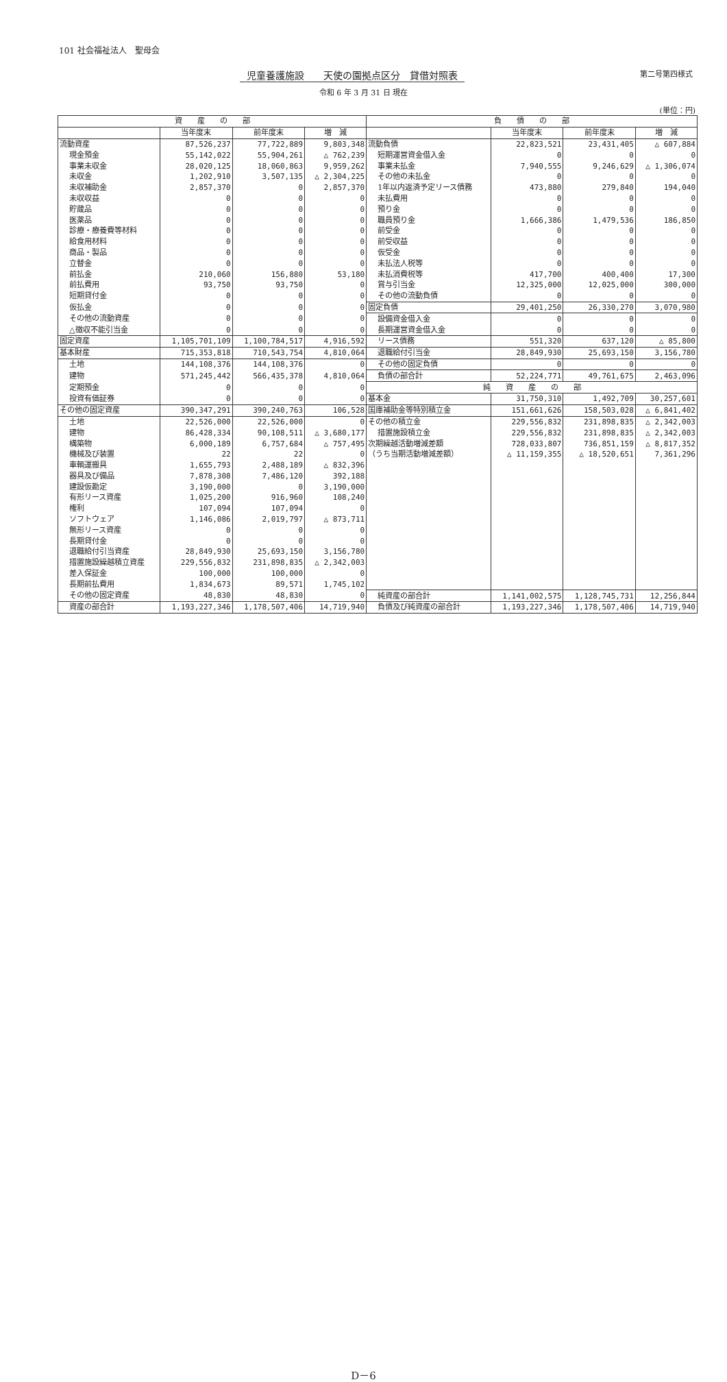101 社会福祉法人　聖母会
児童養護施設　　天使の園拠点区分　貸借対照表 第二号第四様式
令和 6 年 3 月 31 日 現在
(単位：円)
| 資 産 の 部 | | | | 負 債 の 部 | | | |
| --- | --- | --- | --- | --- | --- | --- | --- |
| | 当年度末 | 前年度末 | 増 減 | | 当年度末 | 前年度末 | 増 減 |
| 流動資産 | 87,526,237 | 77,722,889 | 9,803,348 | 流動負債 | 22,823,521 | 23,431,405 | △ 607,884 |
| 現金預金 | 55,142,022 | 55,904,261 | △ 762,239 | 短期運営資金借入金 | 0 | 0 | 0 |
| 事業未収金 | 28,020,125 | 18,060,863 | 9,959,262 | 事業未払金 | 7,940,555 | 9,246,629 | △ 1,306,074 |
| 未収金 | 1,202,910 | 3,507,135 | △ 2,304,225 | その他の未払金 | 0 | 0 | 0 |
| 未収補助金 | 2,857,370 | 0 | 2,857,370 | 1年以内返済予定リース債務 | 473,880 | 279,840 | 194,040 |
| 未収収益 | 0 | 0 | 0 | 未払費用 | 0 | 0 | 0 |
| 貯蔵品 | 0 | 0 | 0 | 預り金 | 0 | 0 | 0 |
| 医薬品 | 0 | 0 | 0 | 職員預り金 | 1,666,386 | 1,479,536 | 186,850 |
| 診療・療養費等材料 | 0 | 0 | 0 | 前受金 | 0 | 0 | 0 |
| 給食用材料 | 0 | 0 | 0 | 前受収益 | 0 | 0 | 0 |
| 商品・製品 | 0 | 0 | 0 | 仮受金 | 0 | 0 | 0 |
| 立替金 | 0 | 0 | 0 | 未払法人税等 | 0 | 0 | 0 |
| 前払金 | 210,060 | 156,880 | 53,180 | 未払消費税等 | 417,700 | 400,400 | 17,300 |
| 前払費用 | 93,750 | 93,750 | 0 | 賞与引当金 | 12,325,000 | 12,025,000 | 300,000 |
| 短期貸付金 | 0 | 0 | 0 | その他の流動負債 | 0 | 0 | 0 |
| 仮払金 | 0 | 0 | 0 | 固定負債 | 29,401,250 | 26,330,270 | 3,070,980 |
| その他の流動資産 | 0 | 0 | 0 | 設備資金借入金 | 0 | 0 | 0 |
| △徴収不能引当金 | 0 | 0 | 0 | 長期運営資金借入金 | 0 | 0 | 0 |
| 固定資産 | 1,105,701,109 | 1,100,784,517 | 4,916,592 | リース債務 | 551,320 | 637,120 | △ 85,800 |
| 基本財産 | 715,353,818 | 710,543,754 | 4,810,064 | 退職給付引当金 | 28,849,930 | 25,693,150 | 3,156,780 |
| 土地 | 144,108,376 | 144,108,376 | 0 | その他の固定負債 | 0 | 0 | 0 |
| 建物 | 571,245,442 | 566,435,378 | 4,810,064 | 負債の部合計 | 52,224,771 | 49,761,675 | 2,463,096 |
| 定期預金 | 0 | 0 | 0 | 純 資 産 の 部 | | | |
| 投資有価証券 | 0 | 0 | 0 | 基本金 | 31,750,310 | 1,492,709 | 30,257,601 |
| その他の固定資産 | 390,347,291 | 390,240,763 | 106,528 | 国庫補助金等特別積立金 | 151,661,626 | 158,503,028 | △ 6,841,402 |
| 土地 | 22,526,000 | 22,526,000 | 0 | その他の積立金 | 229,556,832 | 231,898,835 | △ 2,342,003 |
| 建物 | 86,428,334 | 90,108,511 | △ 3,680,177 | 措置施設積立金 | 229,556,832 | 231,898,835 | △ 2,342,003 |
| 構築物 | 6,000,189 | 6,757,684 | △ 757,495 | 次期繰越活動増減差額 | 728,033,807 | 736,851,159 | △ 8,817,352 |
| 機械及び装置 | 22 | 22 | 0 | （うち当期活動増減差額） | △ 11,159,355 | △ 18,520,651 | 7,361,296 |
| 車輌運搬具 | 1,655,793 | 2,488,189 | △ 832,396 | | | | |
| 器具及び備品 | 7,878,308 | 7,486,120 | 392,188 | | | | |
| 建設仮勘定 | 3,190,000 | 0 | 3,190,000 | | | | |
| 有形リース資産 | 1,025,200 | 916,960 | 108,240 | | | | |
| 権利 | 107,094 | 107,094 | 0 | | | | |
| ソフトウェア | 1,146,086 | 2,019,797 | △ 873,711 | | | | |
| 無形リース資産 | 0 | 0 | 0 | | | | |
| 長期貸付金 | 0 | 0 | 0 | | | | |
| 退職給付引当資産 | 28,849,930 | 25,693,150 | 3,156,780 | | | | |
| 措置施設繰越積立資産 | 229,556,832 | 231,898,835 | △ 2,342,003 | | | | |
| 差入保証金 | 100,000 | 100,000 | 0 | | | | |
| 長期前払費用 | 1,834,673 | 89,571 | 1,745,102 | | | | |
| その他の固定資産 | 48,830 | 48,830 | 0 | 純資産の部合計 | 1,141,002,575 | 1,128,745,731 | 12,256,844 |
| 資産の部合計 | 1,193,227,346 | 1,178,507,406 | 14,719,940 | 負債及び純資産の部合計 | 1,193,227,346 | 1,178,507,406 | 14,719,940 |
D－6